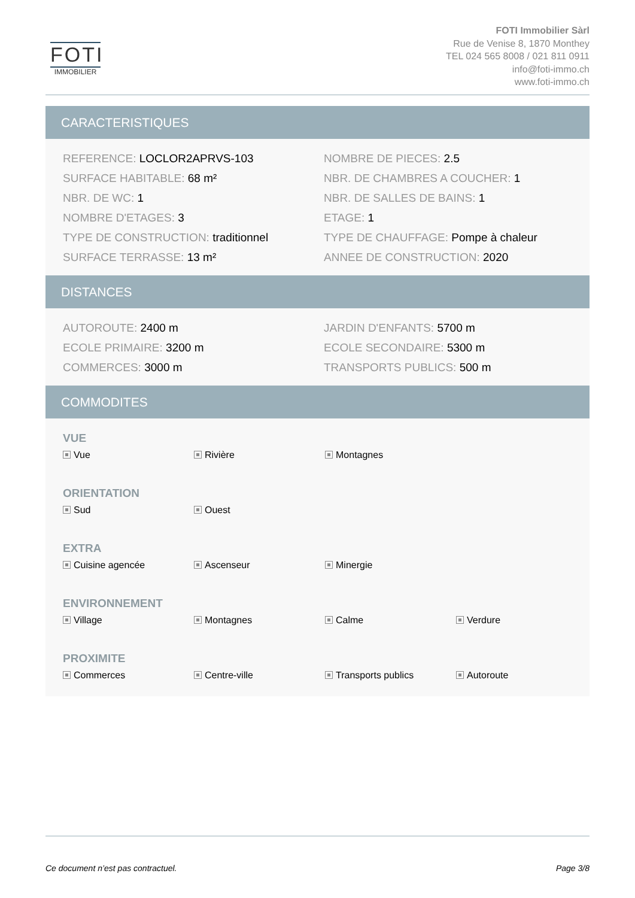FOTI
IMMOBILIER
FOTI Immobilier Sàrl
Rue de Venise 8, 1870 Monthey
TEL 024 565 8008 / 021 811 0911
info@foti-immo.ch
www.foti-immo.ch
CARACTERISTIQUES
REFERENCE: LOCLOR2APRVS-103
NOMBRE DE PIECES: 2.5
SURFACE HABITABLE: 68 m²
NBR. DE CHAMBRES A COUCHER: 1
NBR. DE WC: 1
NBR. DE SALLES DE BAINS: 1
NOMBRE D'ETAGES: 3
ETAGE: 1
TYPE DE CONSTRUCTION: traditionnel
TYPE DE CHAUFFAGE: Pompe à chaleur
SURFACE TERRASSE: 13 m²
ANNEE DE CONSTRUCTION: 2020
DISTANCES
AUTOROUTE: 2400 m
JARDIN D'ENFANTS: 5700 m
ECOLE PRIMAIRE: 3200 m
ECOLE SECONDAIRE: 5300 m
COMMERCES: 3000 m
TRANSPORTS PUBLICS: 500 m
COMMODITES
VUE
Vue
Rivière
Montagnes
ORIENTATION
Sud
Ouest
EXTRA
Cuisine agencée
Ascenseur
Minergie
ENVIRONNEMENT
Village
Montagnes
Calme
Verdure
PROXIMITE
Commerces
Centre-ville
Transports publics
Autoroute
Ce document n’est pas contractuel. Page 3/8